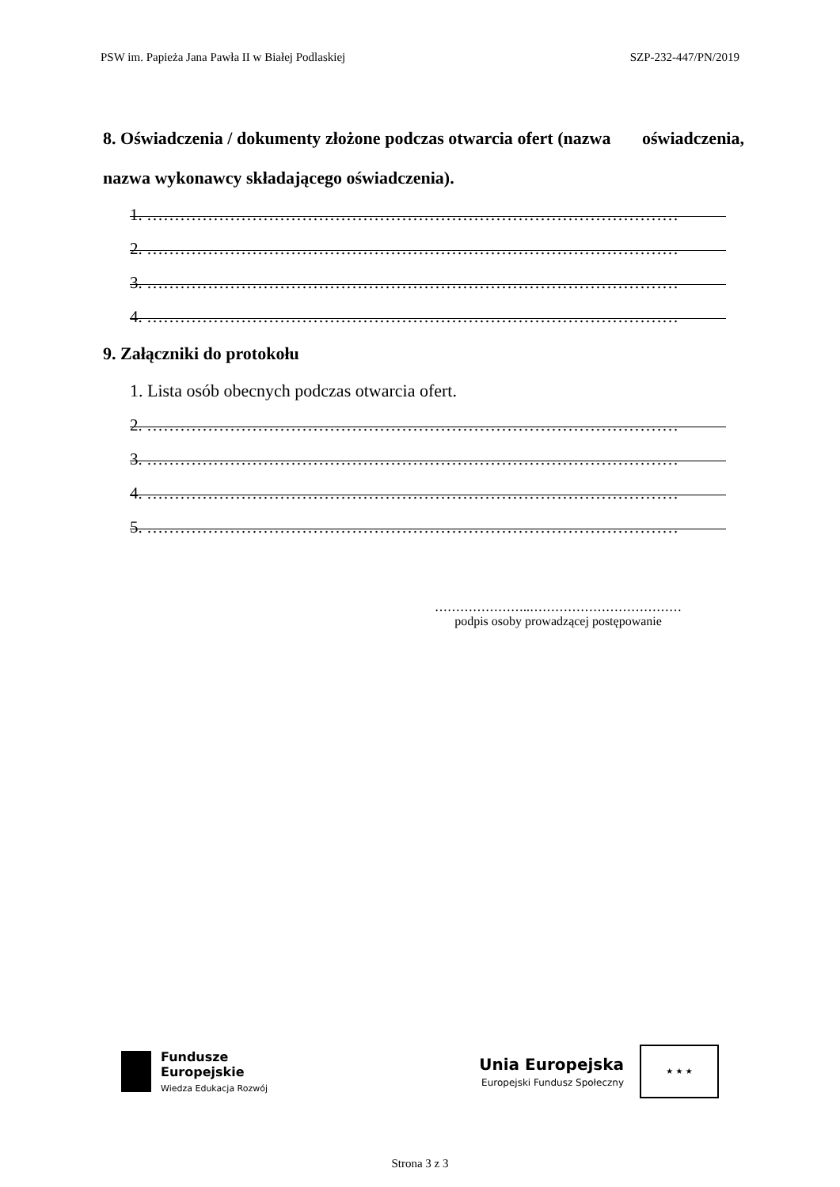PSW im. Papieża Jana Pawła II w Białej Podlaskiej SZP-232-447/PN/2019
8. Oświadczenia / dokumenty złożone podczas otwarcia ofert (nazwa oświadczenia, nazwa wykonawcy składającego oświadczenia).
1. ……………………………………………………………………………………
2. ……………………………………………………………………………………
3. ……………………………………………………………………………………
4. ……………………………………………………………………………………
9. Załączniki do protokołu
1. Lista osób obecnych podczas otwarcia ofert.
2. ……………………………………………………………………………………
3. ……………………………………………………………………………………
4. ……………………………………………………………………………………
5. ……………………………………………………………………………………
…………………..………………………………
podpis osoby prowadzącej postępowanie
Fundusze
Europejskie
Wiedza Edukacja Rozwój
Unia Europejska
Europejski Fundusz Społeczny
★ ★ ★
Strona 3 z 3